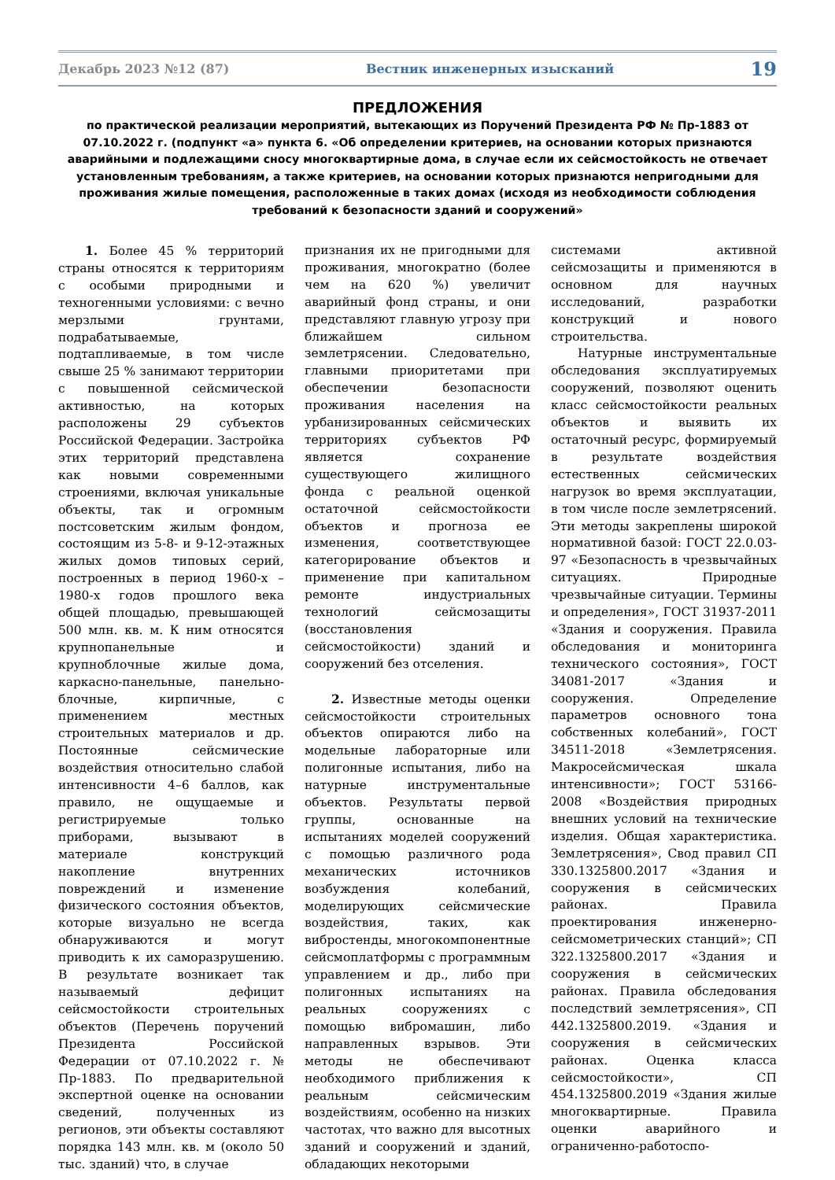Декабрь 2023 №12 (87) Вестник инженерных изысканий 19
ПРЕДЛОЖЕНИЯ
по практической реализации мероприятий, вытекающих из Поручений Президента РФ № Пр-1883 от 07.10.2022 г. (подпункт «а» пункта 6. «Об определении критериев, на основании которых признаются аварийными и подлежащими сносу многоквартирные дома, в случае если их сейсмостойкость не отвечает установленным требованиям, а также критериев, на основании которых признаются непригодными для проживания жилые помещения, расположенные в таких домах (исходя из необходимости соблюдения требований к безопасности зданий и сооружений»
1. Более 45 % территорий страны относятся к территориям с особыми природными и техногенными условиями: с вечно мерзлыми грунтами, подрабатываемые, подтапливаемые, в том числе свыше 25 % занимают территории с повышенной сейсмической активностью, на которых расположены 29 субъектов Российской Федерации. Застройка этих территорий представлена как новыми современными строениями, включая уникальные объекты, так и огромным постсоветским жилым фондом, состоящим из 5-8- и 9-12-этажных жилых домов типовых серий, построенных в период 1960-х – 1980-х годов прошлого века общей площадью, превышающей 500 млн. кв. м. К ним относятся крупнопанельные и крупноблочные жилые дома, каркасно-панельные, панельно-блочные, кирпичные, с применением местных строительных материалов и др. Постоянные сейсмические воздействия относительно слабой интенсивности 4–6 баллов, как правило, не ощущаемые и регистрируемые только приборами, вызывают в материале конструкций накопление внутренних повреждений и изменение физического состояния объектов, которые визуально не всегда обнаруживаются и могут приводить к их саморазрушению. В результате возникает так называемый дефицит сейсмостойкости строительных объектов (Перечень поручений Президента Российской Федерации от 07.10.2022 г. № Пр-1883. По предварительной экспертной оценке на основании сведений, полученных из регионов, эти объекты составляют порядка 143 млн. кв. м (около 50 тыс. зданий) что, в случае
признания их не пригодными для проживания, многократно (более чем на 620 %) увеличит аварийный фонд страны, и они представляют главную угрозу при ближайшем сильном землетрясении. Следовательно, главными приоритетами при обеспечении безопасности проживания населения на урбанизированных сейсмических территориях субъектов РФ является сохранение существующего жилищного фонда с реальной оценкой остаточной сейсмостойкости объектов и прогноза ее изменения, соответствующее категорирование объектов и применение при капитальном ремонте индустриальных технологий сейсмозащиты (восстановления сейсмостойкости) зданий и сооружений без отселения.
2. Известные методы оценки сейсмостойкости строительных объектов опираются либо на модельные лабораторные или полигонные испытания, либо на натурные инструментальные объектов. Результаты первой группы, основанные на испытаниях моделей сооружений с помощью различного рода механических источников возбуждения колебаний, моделирующих сейсмические воздействия, таких, как вибростенды, многокомпонентные сейсмоплатформы с программным управлением и др., либо при полигонных испытаниях на реальных сооружениях с помощью вибромашин, либо направленных взрывов. Эти методы не обеспечивают необходимого приближения к реальным сейсмическим воздействиям, особенно на низких частотах, что важно для высотных зданий и сооружений и зданий, обладающих некоторыми
системами активной сейсмозащиты и применяются в основном для научных исследований, разработки конструкций и нового строительства.
Натурные инструментальные обследования эксплуатируемых сооружений, позволяют оценить класс сейсмостойкости реальных объектов и выявить их остаточный ресурс, формируемый в результате воздействия естественных сейсмических нагрузок во время эксплуатации, в том числе после землетрясений. Эти методы закреплены широкой нормативной базой: ГОСТ 22.0.03-97 «Безопасность в чрезвычайных ситуациях. Природные чрезвычайные ситуации. Термины и определения», ГОСТ 31937-2011 «Здания и сооружения. Правила обследования и мониторинга технического состояния», ГОСТ 34081-2017 «Здания и сооружения. Определение параметров основного тона собственных колебаний», ГОСТ 34511-2018 «Землетрясения. Макросейсмическая шкала интенсивности»; ГОСТ 53166-2008 «Воздействия природных внешних условий на технические изделия. Общая характеристика. Землетрясения», Свод правил СП 330.1325800.2017 «Здания и сооружения в сейсмических районах. Правила проектирования инженерно-сейсмометрических станций»; СП 322.1325800.2017 «Здания и сооружения в сейсмических районах. Правила обследования последствий землетрясения», СП 442.1325800.2019. «Здания и сооружения в сейсмических районах. Оценка класса сейсмостойкости», СП 454.1325800.2019 «Здания жилые многоквартирные. Правила оценки аварийного и ограниченно-работоспо-